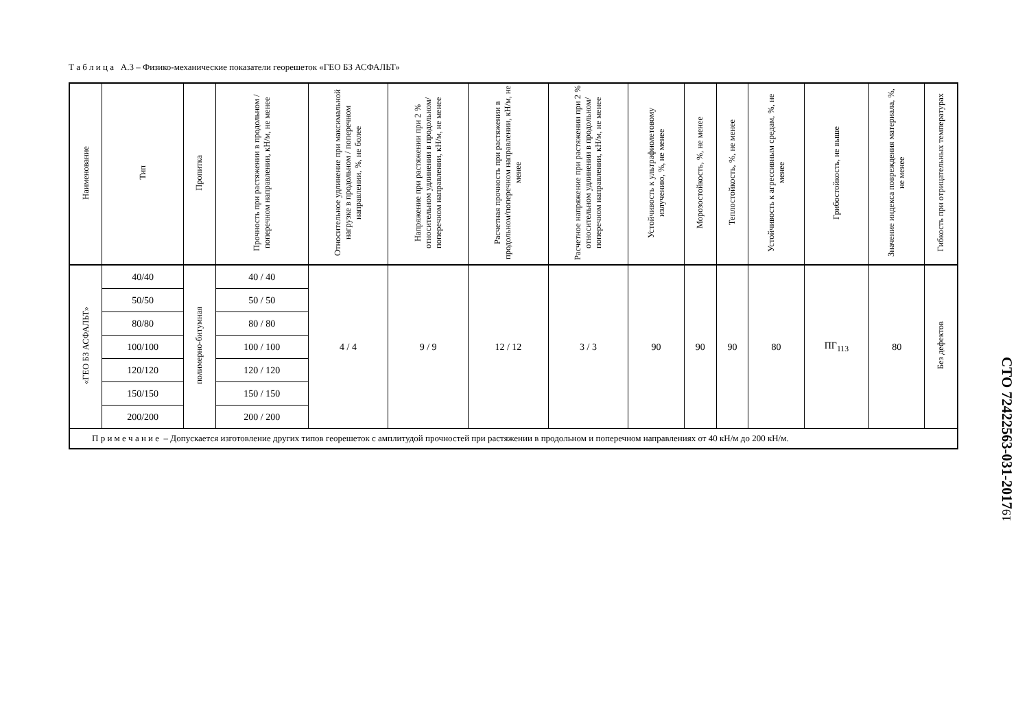Т а б л и ц а А.3 – Физико-механические показатели георешеток «ГЕО БЗ АСФАЛЬТ»
| Наименование | Тип | Пропитка | Прочность при растяжении в продольном / поперечном направлении, кН/м, не менее | Относительное удлинение при максимальной нагрузке в продольном / поперечном направлении, %, не более | Напряжение при растяжении при 2 % относительном удлинении в продольном/поперечном направлении, кН/м, не менее | Расчетная прочность при растяжении в продольном/поперечном направлении, кН/м, не менее | Расчетное напряжение при растяжении при 2 % относительном удлинении в продольном/поперечном направлении, кН/м, не менее | Устойчивость к ультрафиолетовому излучению, %, не менее | Морозостойкость, %, не менее | Теплостойкость, %, не менее | Устойчивость к агрессивным средам, %, не менее | Грибостойкость, не выше | Значение индекса повреждения материала, %, не менее | Гибкость при отрицательных температурах |
| --- | --- | --- | --- | --- | --- | --- | --- | --- | --- | --- | --- | --- | --- | --- |
| «ГЕО БЗ АСФАЛЬТ» | 40/40 | полимерно-битумная | 40 / 40 | 4 / 4 | 9 / 9 | 12 / 12 | 3 / 3 | 90 | 90 | 90 | 80 | ПГ<sub>113</sub> | 80 | Без дефектов |
| | 50/50 | | 50 / 50 | | | | | | | | | | | |
| | 80/80 | | 80 / 80 | | | | | | | | | | | |
| | 100/100 | | 100 / 100 | | | | | | | | | | | |
| | 120/120 | | 120 / 120 | | | | | | | | | | | |
| | 150/150 | | 150 / 150 | | | | | | | | | | | |
| | 200/200 | | 200 / 200 | | | | | | | | | | | |
| П р и м е ч а н и е – Допускается изготовление других типов георешеток с амплитудой прочностей при растяжении в продольном и поперечном направлениях от 40 кН/м до 200 кН/м. | | | | | | | | | | | | | | |
СТО 72422563-031-2017
19